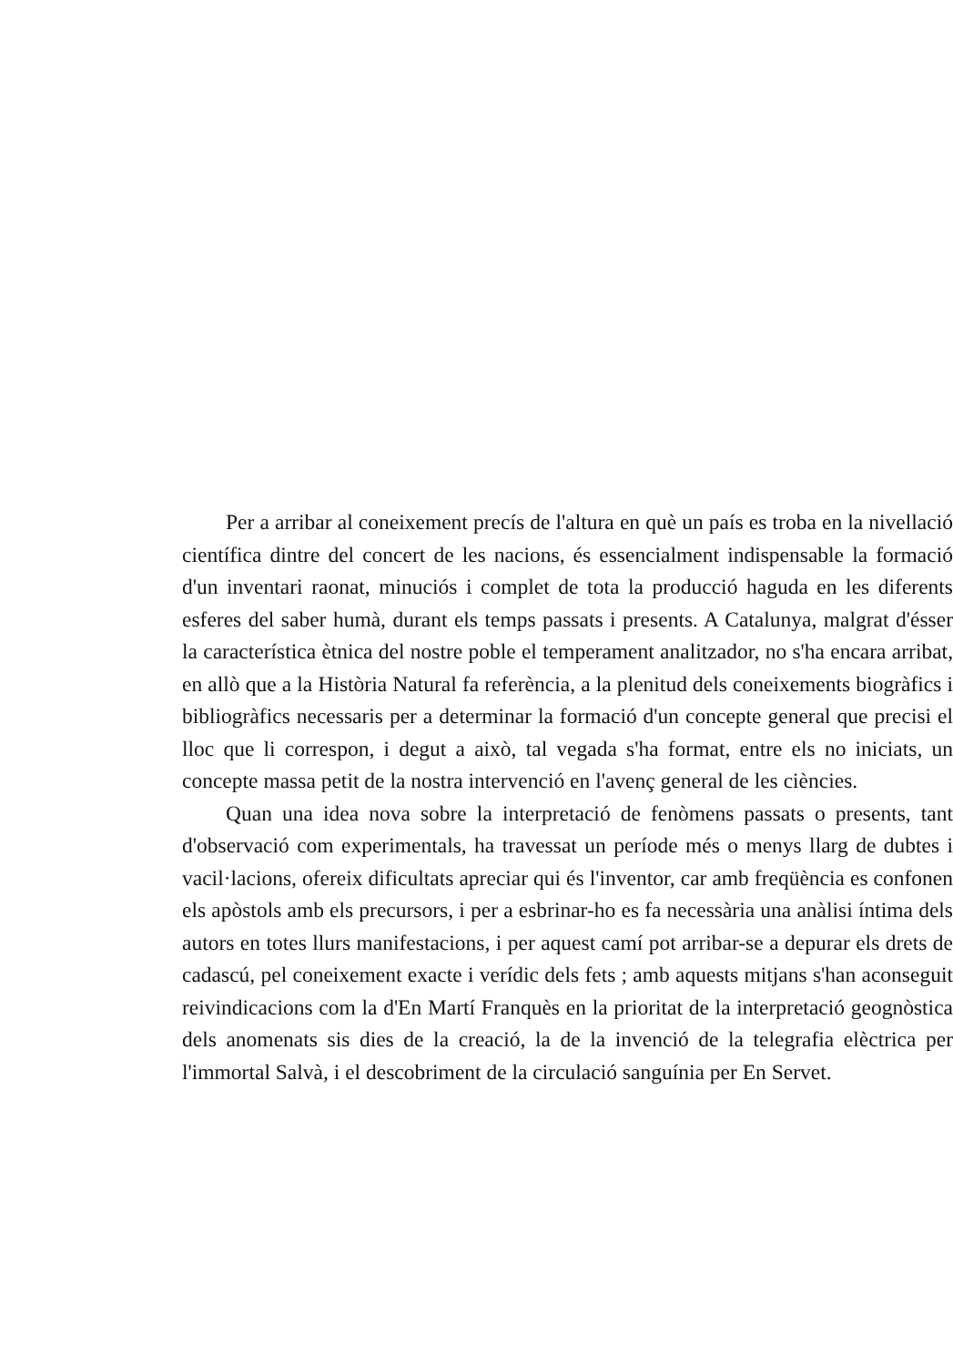Per a arribar al coneixement precís de l'altura en què un país es troba en la nivellació científica dintre del concert de les nacions, és essencialment indispensable la formació d'un inventari raonat, minuciós i complet de tota la producció haguda en les diferents esferes del saber humà, durant els temps passats i presents. A Catalunya, malgrat d'ésser la característica ètnica del nostre poble el temperament analitzador, no s'ha encara arribat, en allò que a la Història Natural fa referència, a la plenitud dels coneixements biogràfics i bibliogràfics necessaris per a determinar la formació d'un concepte general que precisi el lloc que li correspon, i degut a això, tal vegada s'ha format, entre els no iniciats, un concepte massa petit de la nostra intervenció en l'avenç general de les ciències.
Quan una idea nova sobre la interpretació de fenòmens passats o presents, tant d'observació com experimentals, ha travessat un període més o menys llarg de dubtes i vacil·lacions, ofereix dificultats apreciar qui és l'inventor, car amb freqüència es confonen els apòstols amb els precursors, i per a esbrinar-ho es fa necessària una anàlisi íntima dels autors en totes llurs manifestacions, i per aquest camí pot arribar-se a depurar els drets de cadascú, pel coneixement exacte i verídic dels fets ; amb aquests mitjans s'han aconseguit reivindicacions com la d'En Martí Franquès en la prioritat de la interpretació geognòstica dels anomenats sis dies de la creació, la de la invenció de la telegrafia elèctrica per l'immortal Salvà, i el descobriment de la circulació sanguínia per En Servet.